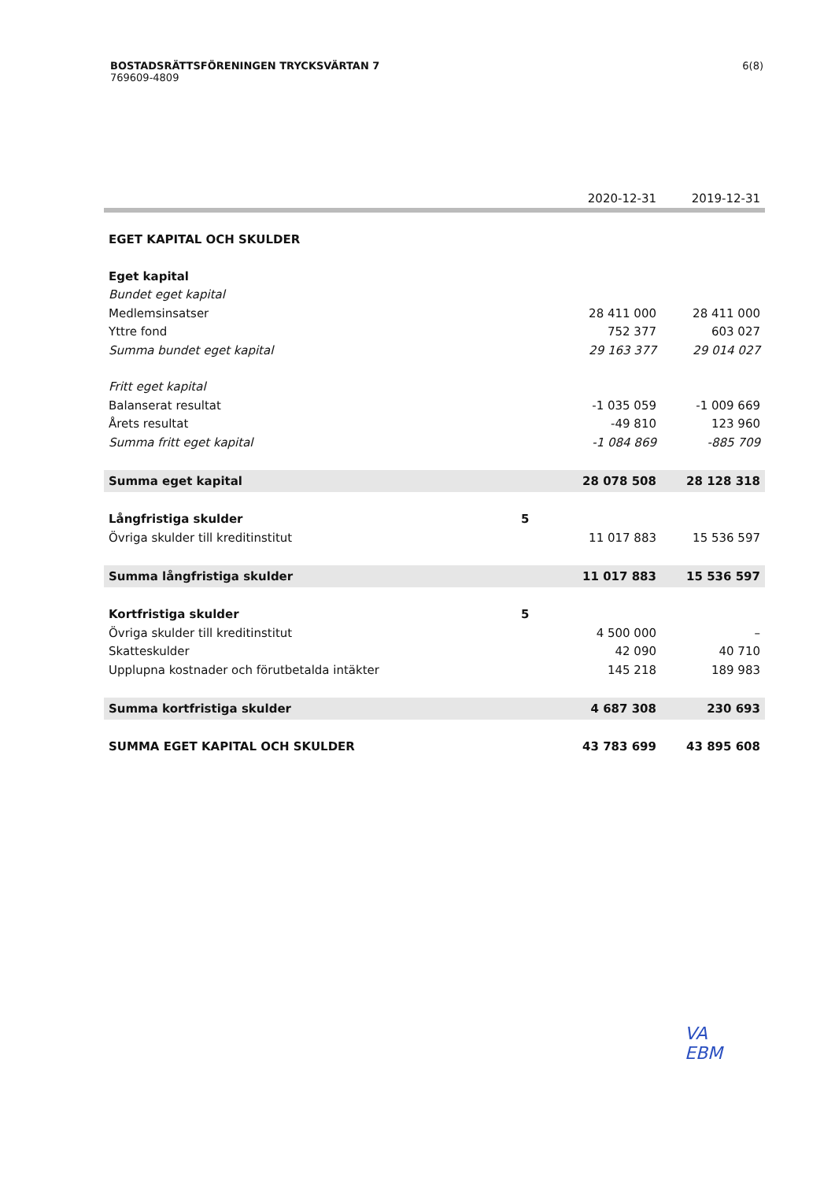6(8)
BOSTADSRÄTTSFÖRENINGEN TRYCKSVÄRTAN 7
769609-4809
| | | 2020-12-31 | 2019-12-31 |
| --- | --- | --- | --- |
| EGET KAPITAL OCH SKULDER | | | |
| Eget kapital | | | |
| Bundet eget kapital | | | |
| Medlemsinsatser | | 28 411 000 | 28 411 000 |
| Yttre fond | | 752 377 | 603 027 |
| Summa bundet eget kapital | | 29 163 377 | 29 014 027 |
| Fritt eget kapital | | | |
| Balanserat resultat | | -1 035 059 | -1 009 669 |
| Årets resultat | | -49 810 | 123 960 |
| Summa fritt eget kapital | | -1 084 869 | -885 709 |
| Summa eget kapital | | 28 078 508 | 28 128 318 |
| Långfristiga skulder | 5 | | |
| Övriga skulder till kreditinstitut | | 11 017 883 | 15 536 597 |
| Summa långfristiga skulder | | 11 017 883 | 15 536 597 |
| Kortfristiga skulder | 5 | | |
| Övriga skulder till kreditinstitut | | 4 500 000 | – |
| Skatteskulder | | 42 090 | 40 710 |
| Upplupna kostnader och förutbetalda intäkter | | 145 218 | 189 983 |
| Summa kortfristiga skulder | | 4 687 308 | 230 693 |
| SUMMA EGET KAPITAL OCH SKULDER | | 43 783 699 | 43 895 608 |
VA
EBM